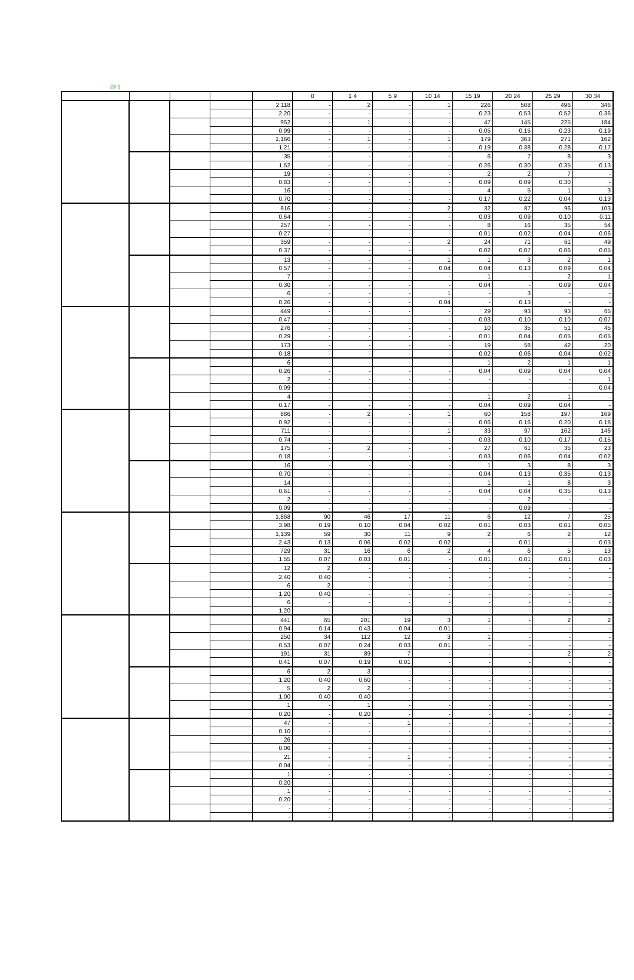23 1
| | | | | | 0 | 1 4 | 5 9 | 10 14 | 15 19 | 20 24 | 25 29 | 30 34 |
| --- | --- | --- | --- | --- | --- | --- | --- | --- | --- | --- | --- | --- |
| | | | | 2,118 | - | 2 | - | 1 | 226 | 508 | 496 | 346 |
| | | | | 2.20 | - | - | - | - | 0.23 | 0.53 | 0.52 | 0.36 |
| | | | | 952 | - | 1 | - | - | 47 | 145 | 225 | 184 |
| | | | | 0.99 | - | - | - | - | 0.05 | 0.15 | 0.23 | 0.19 |
| | | | | 1,166 | - | 1 | - | 1 | 179 | 363 | 271 | 162 |
| | | | | 1.21 | - | - | - | - | 0.19 | 0.38 | 0.28 | 0.17 |
| | | | | 35 | - | - | - | - | 6 | 7 | 8 | 3 |
| | | | | 1.52 | - | - | - | - | 0.26 | 0.30 | 0.35 | 0.13 |
| | | | | 19 | - | - | - | - | 2 | 2 | 7 | - |
| | | | | 0.83 | - | - | - | - | 0.09 | 0.09 | 0.30 | - |
| | | | | 16 | - | - | - | - | 4 | 5 | 1 | 3 |
| | | | | 0.70 | - | - | - | - | 0.17 | 0.22 | 0.04 | 0.13 |
| | | | | 616 | - | - | - | 2 | 32 | 87 | 96 | 103 |
| | | | | 0.64 | - | - | - | - | 0.03 | 0.09 | 0.10 | 0.11 |
| | | | | 257 | - | - | - | - | 8 | 16 | 35 | 54 |
| | | | | 0.27 | - | - | - | - | 0.01 | 0.02 | 0.04 | 0.06 |
| | | | | 359 | - | - | - | 2 | 24 | 71 | 61 | 49 |
| | | | | 0.37 | - | - | - | - | 0.02 | 0.07 | 0.06 | 0.05 |
| | | | | 13 | - | - | - | 1 | 1 | 3 | 2 | 1 |
| | | | | 0.57 | - | - | - | 0.04 | 0.04 | 0.13 | 0.09 | 0.04 |
| | | | | 7 | - | - | - | - | 1 | - | 2 | 1 |
| | | | | 0.30 | - | - | - | - | 0.04 | - | 0.09 | 0.04 |
| | | | | 6 | - | - | - | 1 | - | 3 | - | - |
| | | | | 0.26 | - | - | - | 0.04 | - | 0.13 | - | - |
| | | | | 449 | - | - | - | - | 29 | 93 | 93 | 65 |
| | | | | 0.47 | - | - | - | - | 0.03 | 0.10 | 0.10 | 0.07 |
| | | | | 276 | - | - | - | - | 10 | 35 | 51 | 45 |
| | | | | 0.29 | - | - | - | - | 0.01 | 0.04 | 0.05 | 0.05 |
| | | | | 173 | - | - | - | - | 19 | 58 | 42 | 20 |
| | | | | 0.18 | - | - | - | - | 0.02 | 0.06 | 0.04 | 0.02 |
| | | | | 6 | - | - | - | - | 1 | 2 | 1 | 1 |
| | | | | 0.26 | - | - | - | - | 0.04 | 0.09 | 0.04 | 0.04 |
| | | | | 2 | - | - | - | - | - | - | - | 1 |
| | | | | 0.09 | - | - | - | - | - | - | - | 0.04 |
| | | | | 4 | - | - | - | - | 1 | 2 | 1 | - |
| | | | | 0.17 | - | - | - | - | 0.04 | 0.09 | 0.04 | - |
| | | | | 886 | - | 2 | - | 1 | 60 | 158 | 197 | 169 |
| | | | | 0.92 | - | - | - | - | 0.06 | 0.16 | 0.20 | 0.18 |
| | | | | 711 | - | - | - | 1 | 33 | 97 | 162 | 146 |
| | | | | 0.74 | - | - | - | - | 0.03 | 0.10 | 0.17 | 0.15 |
| | | | | 175 | - | 2 | - | - | 27 | 61 | 35 | 23 |
| | | | | 0.18 | - | - | - | - | 0.03 | 0.06 | 0.04 | 0.02 |
| | | | | 16 | - | - | - | - | 1 | 3 | 8 | 3 |
| | | | | 0.70 | - | - | - | - | 0.04 | 0.13 | 0.35 | 0.13 |
| | | | | 14 | - | - | - | - | 1 | 1 | 8 | 3 |
| | | | | 0.61 | - | - | - | - | 0.04 | 0.04 | 0.35 | 0.13 |
| | | | | 2 | - | - | - | - | - | 2 | - | - |
| | | | | 0.09 | - | - | - | - | - | 0.09 | - | - |
| | | | | 1,868 | 90 | 46 | 17 | 11 | 6 | 12 | 7 | 25 |
| | | | | 3.98 | 0.19 | 0.10 | 0.04 | 0.02 | 0.01 | 0.03 | 0.01 | 0.05 |
| | | | | 1,139 | 59 | 30 | 11 | 9 | 2 | 6 | 2 | 12 |
| | | | | 2.43 | 0.13 | 0.06 | 0.02 | 0.02 | - | 0.01 | - | 0.03 |
| | | | | 729 | 31 | 16 | 6 | 2 | 4 | 6 | 5 | 13 |
| | | | | 1.55 | 0.07 | 0.03 | 0.01 | - | 0.01 | 0.01 | 0.01 | 0.03 |
| | | | | 12 | 2 | - | - | - | - | - | - | - |
| | | | | 2.40 | 0.40 | - | - | - | - | - | - | - |
| | | | | 6 | 2 | - | - | - | - | - | - | - |
| | | | | 1.20 | 0.40 | - | - | - | - | - | - | - |
| | | | | 6 | - | - | - | - | - | - | - | - |
| | | | | 1.20 | - | - | - | - | - | - | - | - |
| | | | | 441 | 65 | 201 | 19 | 3 | 1 | - | 2 | 2 |
| | | | | 0.94 | 0.14 | 0.43 | 0.04 | 0.01 | - | - | - | - |
| | | | | 250 | 34 | 112 | 12 | 3 | 1 | - | - | - |
| | | | | 0.53 | 0.07 | 0.24 | 0.03 | 0.01 | - | - | - | - |
| | | | | 191 | 31 | 89 | 7 | - | - | - | 2 | 2 |
| | | | | 0.41 | 0.07 | 0.19 | 0.01 | - | - | - | - | - |
| | | | | 6 | 2 | 3 | - | - | - | - | - | - |
| | | | | 1.20 | 0.40 | 0.60 | - | - | - | - | - | - |
| | | | | 5 | 2 | 2 | - | - | - | - | - | - |
| | | | | 1.00 | 0.40 | 0.40 | - | - | - | - | - | - |
| | | | | 1 | - | 1 | - | - | - | - | - | - |
| | | | | 0.20 | - | 0.20 | - | - | - | - | - | - |
| | | | | 47 | - | - | 1 | - | - | - | - | - |
| | | | | 0.10 | - | - | - | - | - | - | - | - |
| | | | | 26 | - | - | - | - | - | - | - | - |
| | | | | 0.06 | - | - | - | - | - | - | - | - |
| | | | | 21 | - | - | 1 | - | - | - | - | - |
| | | | | 0.04 | - | - | - | - | - | - | - | - |
| | | | | 1 | - | - | - | - | - | - | - | - |
| | | | | 0.20 | - | - | - | - | - | - | - | - |
| | | | | 1 | - | - | - | - | - | - | - | - |
| | | | | 0.20 | - | - | - | - | - | - | - | - |
| | | | | - | - | - | - | - | - | - | - | - |
| | | | | - | - | - | - | - | - | - | - | - |